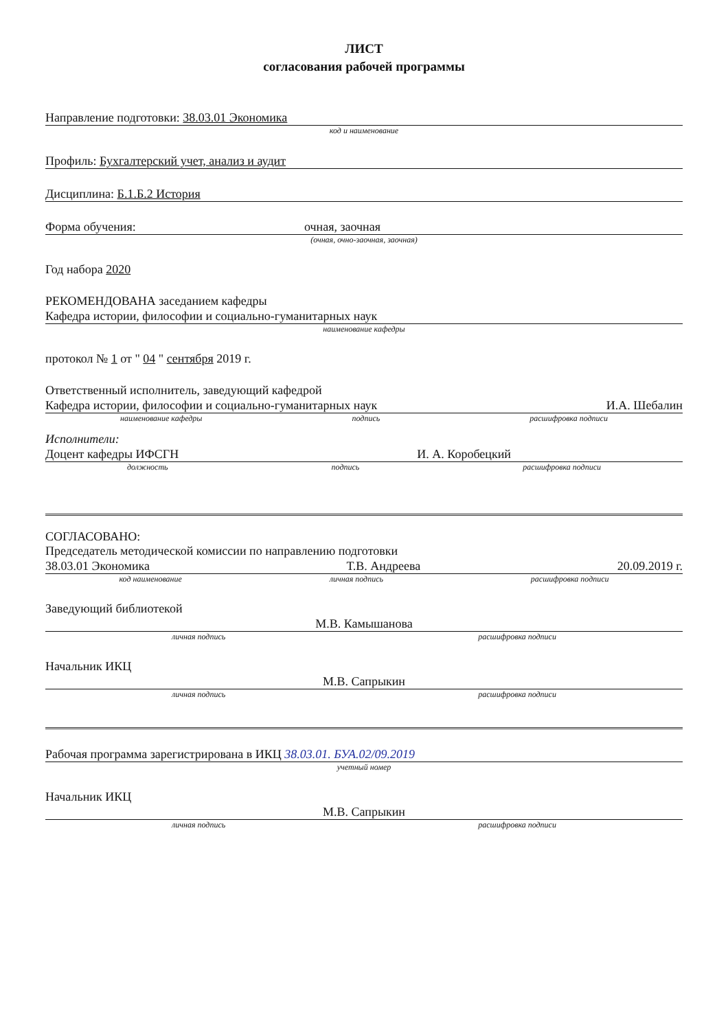ЛИСТ
согласования рабочей программы
Направление подготовки: 38.03.01 Экономика
код и наименование
Профиль: Бухгалтерский учет, анализ и аудит
Дисциплина: Б.1.Б.2 История
Форма обучения: очная, заочная
(очная, очно-заочная, заочная)
Год набора 2020
РЕКОМЕНДОВАНА заседанием кафедры
Кафедра истории, философии и социально-гуманитарных наук
наименование кафедры
протокол № 1 от " 04 " сентября 2019 г.
Ответственный исполнитель, заведующий кафедрой
Кафедра истории, философии и социально-гуманитарных наук И.А. Шебалин
наименование кафедры подпись расшифровка подписи
Исполнители:
Доцент кафедры ИФСГН И. А. Коробецкий
должность подпись расшифровка подписи
СОГЛАСОВАНО:
Председатель методической комиссии по направлению подготовки
38.03.01 Экономика Т.В. Андреева 20.09.2019 г.
код наименование личная подпись расшифровка подписи
Заведующий библиотекой
М.В. Камышанова
личная подпись расшифровка подписи
Начальник ИКЦ
М.В. Сапрыкин
личная подпись расшифровка подписи
Рабочая программа зарегистрирована в ИКЦ 38.03.01. БУА.02/09.2019
учетный номер
Начальник ИКЦ
М.В. Сапрыкин
личная подпись расшифровка подписи